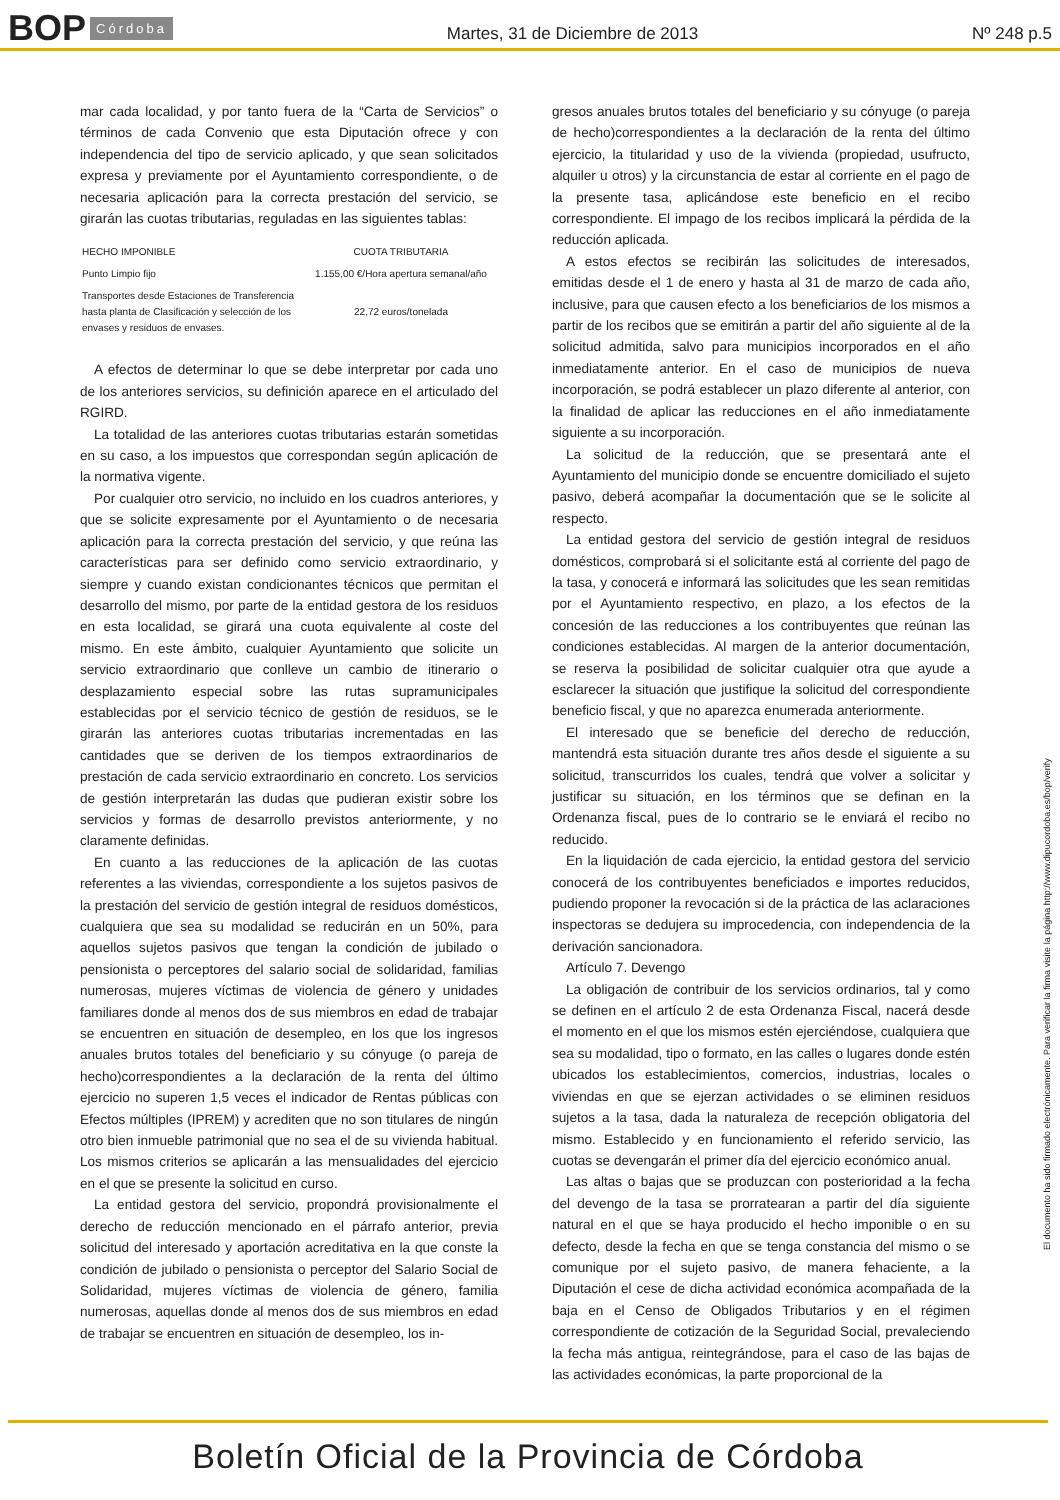BOP Córdoba Martes, 31 de Diciembre de 2013 Nº 248 p.5
mar cada localidad, y por tanto fuera de la “Carta de Servicios” o términos de cada Convenio que esta Diputación ofrece y con independencia del tipo de servicio aplicado, y que sean solicitados expresa y previamente por el Ayuntamiento correspondiente, o de necesaria aplicación para la correcta prestación del servicio, se girarán las cuotas tributarias, reguladas en las siguientes tablas:
| HECHO IMPONIBLE | CUOTA TRIBUTARIA |
| --- | --- |
| Punto Limpio fijo | 1.155,00 €/Hora apertura semanal/año |
| Transportes desde Estaciones de Transferencia hasta planta de Clasificación y selección de los envases y residuos de envases. | 22,72 euros/tonelada |
A efectos de determinar lo que se debe interpretar por cada uno de los anteriores servicios, su definición aparece en el articulado del RGIRD.
La totalidad de las anteriores cuotas tributarias estarán sometidas en su caso, a los impuestos que correspondan según aplicación de la normativa vigente.
Por cualquier otro servicio, no incluido en los cuadros anteriores, y que se solicite expresamente por el Ayuntamiento o de necesaria aplicación para la correcta prestación del servicio, y que reúna las características para ser definido como servicio extraordinario, y siempre y cuando existan condicionantes técnicos que permitan el desarrollo del mismo, por parte de la entidad gestora de los residuos en esta localidad, se girará una cuota equivalente al coste del mismo. En este ámbito, cualquier Ayuntamiento que solicite un servicio extraordinario que conlleve un cambio de itinerario o desplazamiento especial sobre las rutas supramunicipales establecidas por el servicio técnico de gestión de residuos, se le girarán las anteriores cuotas tributarias incrementadas en las cantidades que se deriven de los tiempos extraordinarios de prestación de cada servicio extraordinario en concreto. Los servicios de gestión interpretarán las dudas que pudieran existir sobre los servicios y formas de desarrollo previstos anteriormente, y no claramente definidas.
En cuanto a las reducciones de la aplicación de las cuotas referentes a las viviendas, correspondiente a los sujetos pasivos de la prestación del servicio de gestión integral de residuos domésticos, cualquiera que sea su modalidad se reducirán en un 50%, para aquellos sujetos pasivos que tengan la condición de jubilado o pensionista o perceptores del salario social de solidaridad, familias numerosas, mujeres víctimas de violencia de género y unidades familiares donde al menos dos de sus miembros en edad de trabajar se encuentren en situación de desempleo, en los que los ingresos anuales brutos totales del beneficiario y su cónyuge (o pareja de hecho)correspondientes a la declaración de la renta del último ejercicio no superen 1,5 veces el indicador de Rentas públicas con Efectos múltiples (IPREM) y acrediten que no son titulares de ningún otro bien inmueble patrimonial que no sea el de su vivienda habitual. Los mismos criterios se aplicarán a las mensualidades del ejercicio en el que se presente la solicitud en curso.
La entidad gestora del servicio, propondrá provisionalmente el derecho de reducción mencionado en el párrafo anterior, previa solicitud del interesado y aportación acreditativa en la que conste la condición de jubilado o pensionista o perceptor del Salario Social de Solidaridad, mujeres víctimas de violencia de género, familia numerosas, aquellas donde al menos dos de sus miembros en edad de trabajar se encuentren en situación de desempleo, los in-
gresos anuales brutos totales del beneficiario y su cónyuge (o pareja de hecho)correspondientes a la declaración de la renta del último ejercicio, la titularidad y uso de la vivienda (propiedad, usufructo, alquiler u otros) y la circunstancia de estar al corriente en el pago de la presente tasa, aplicándose este beneficio en el recibo correspondiente. El impago de los recibos implicará la pérdida de la reducción aplicada.
A estos efectos se recibirán las solicitudes de interesados, emitidas desde el 1 de enero y hasta al 31 de marzo de cada año, inclusive, para que causen efecto a los beneficiarios de los mismos a partir de los recibos que se emitirán a partir del año siguiente al de la solicitud admitida, salvo para municipios incorporados en el año inmediatamente anterior. En el caso de municipios de nueva incorporación, se podrá establecer un plazo diferente al anterior, con la finalidad de aplicar las reducciones en el año inmediatamente siguiente a su incorporación.
La solicitud de la reducción, que se presentará ante el Ayuntamiento del municipio donde se encuentre domiciliado el sujeto pasivo, deberá acompañar la documentación que se le solicite al respecto.
La entidad gestora del servicio de gestión integral de residuos domésticos, comprobará si el solicitante está al corriente del pago de la tasa, y conocerá e informará las solicitudes que les sean remitidas por el Ayuntamiento respectivo, en plazo, a los efectos de la concesión de las reducciones a los contribuyentes que reúnan las condiciones establecidas. Al margen de la anterior documentación, se reserva la posibilidad de solicitar cualquier otra que ayude a esclarecer la situación que justifique la solicitud del correspondiente beneficio fiscal, y que no aparezca enumerada anteriormente.
El interesado que se beneficie del derecho de reducción, mantendrá esta situación durante tres años desde el siguiente a su solicitud, transcurridos los cuales, tendrá que volver a solicitar y justificar su situación, en los términos que se definan en la Ordenanza fiscal, pues de lo contrario se le enviará el recibo no reducido.
En la liquidación de cada ejercicio, la entidad gestora del servicio conocerá de los contribuyentes beneficiados e importes reducidos, pudiendo proponer la revocación si de la práctica de las aclaraciones inspectoras se dedujera su improcedencia, con independencia de la derivación sancionadora.
Artículo 7. Devengo
La obligación de contribuir de los servicios ordinarios, tal y como se definen en el artículo 2 de esta Ordenanza Fiscal, nacerá desde el momento en el que los mismos estén ejerciéndose, cualquiera que sea su modalidad, tipo o formato, en las calles o lugares donde estén ubicados los establecimientos, comercios, industrias, locales o viviendas en que se ejerzan actividades o se eliminen residuos sujetos a la tasa, dada la naturaleza de recepción obligatoria del mismo. Establecido y en funcionamiento el referido servicio, las cuotas se devengarán el primer día del ejercicio económico anual.
Las altas o bajas que se produzcan con posterioridad a la fecha del devengo de la tasa se prorratearan a partir del día siguiente natural en el que se haya producido el hecho imponible o en su defecto, desde la fecha en que se tenga constancia del mismo o se comunique por el sujeto pasivo, de manera fehaciente, a la Diputación el cese de dicha actividad económica acompañada de la baja en el Censo de Obligados Tributarios y en el régimen correspondiente de cotización de la Seguridad Social, prevaleciendo la fecha más antigua, reintegrándose, para el caso de las bajas de las actividades económicas, la parte proporcional de la
El documento ha sido firmado electrónicamente. Para verificar la firma visite la página http://www.dipucordoba.es/bop/verify
Boletín Oficial de la Provincia de Córdoba